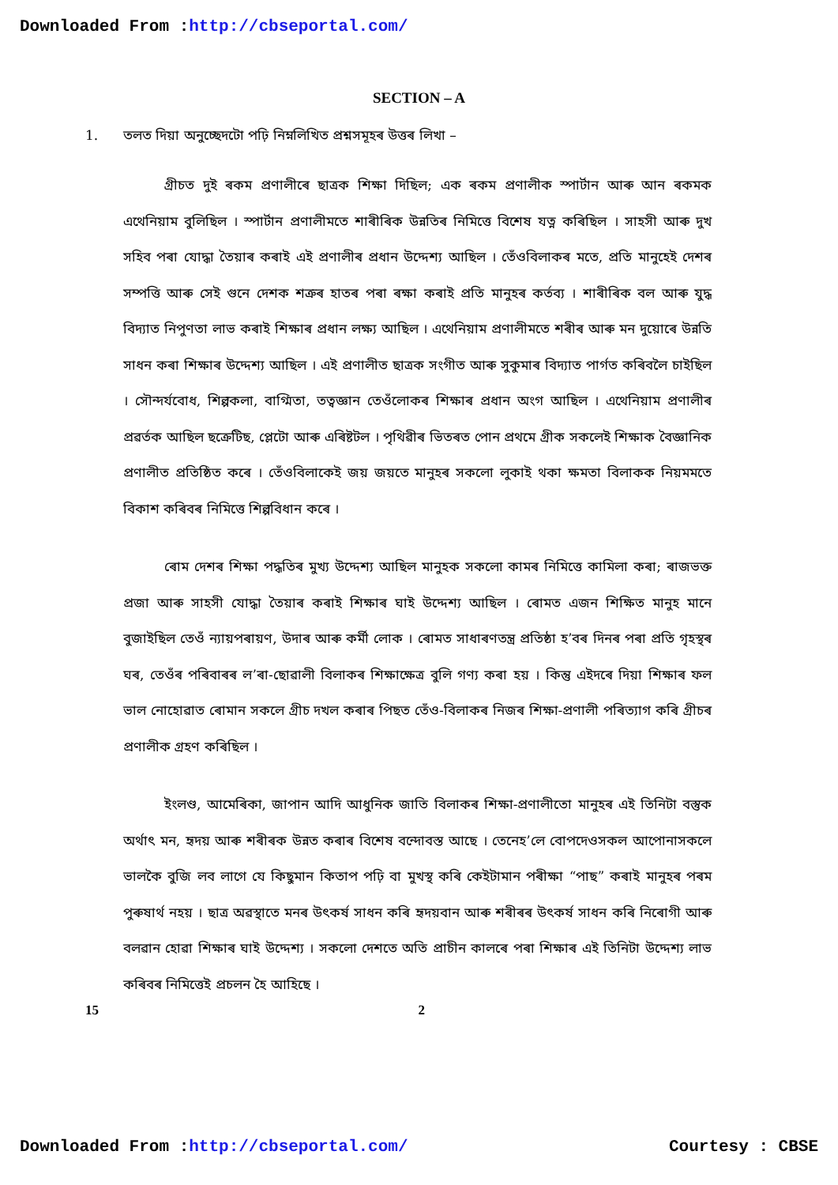Downloaded From :http://cbseportal.com/
SECTION – A
1. তলত দিয়া অনুচ্ছেদটো পঢ়ি নিম্নলিখিত প্ৰশ্নসমূহৰ উত্তৰ লিখা –
গ্ৰীচত দুই ৰকম প্ৰণালীৰে ছাত্ৰক শিক্ষা দিছিল; এক ৰকম প্ৰণালীক স্পাৰ্টান আৰু আন ৰকমক এথেনিয়াম বুলিছিল । স্পাৰ্টান প্ৰণালীমতে শাৰীৰিক উন্নতিৰ নিমিত্তে বিশেষ যত্ন কৰিছিল । সাহসী আৰু দুখ সহিব পৰা যোদ্ধা তৈয়াৰ কৰাই এই প্ৰণালীৰ প্ৰধান উদ্দেশ্য আছিল । তেঁওবিলাকৰ মতে, প্ৰতি মানুহেই দেশৰ সম্পত্তি আৰু সেই গুনে দেশক শত্ৰুৰ হাতৰ পৰা ৰক্ষা কৰাই প্ৰতি মানুহৰ কৰ্তব্য । শাৰীৰিক বল আৰু যুদ্ধ বিদ্যাত নিপুণতা লাভ কৰাই শিক্ষাৰ প্ৰধান লক্ষ্য আছিল । এথেনিয়াম প্ৰণালীমতে শৰীৰ আৰু মন দুয়োৰে উন্নতি সাধন কৰা শিক্ষাৰ উদ্দেশ্য আছিল । এই প্ৰণালীত ছাত্ৰক সংগীত আৰু সুকুমাৰ বিদ্যাত পাৰ্গত কৰিবলৈ চাইছিল । সৌন্দৰ্যবোধ, শিল্পকলা, বাগ্মিতা, তত্বজ্ঞান তেওঁলোকৰ শিক্ষাৰ প্ৰধান অংগ আছিল । এথেনিয়াম প্ৰণালীৰ প্ৰৱৰ্তক আছিল ছক্ৰেটিছ, প্লেটো আৰু এৰিষ্টটল । পৃথিৱীৰ ভিতৰত পোন প্ৰথমে গ্ৰীক সকলেই শিক্ষাক বৈজ্ঞানিক প্ৰণালীত প্ৰতিষ্ঠিত কৰে । তেঁওবিলাকেই জয় জয়তে মানুহৰ সকলো লুকাই থকা ক্ষমতা বিলাকক নিয়মমতে বিকাশ কৰিবৰ নিমিত্তে শিল্পবিধান কৰে ।
ৰোম দেশৰ শিক্ষা পদ্ধতিৰ মুখ্য উদ্দেশ্য আছিল মানুহক সকলো কামৰ নিমিত্তে কামিলা কৰা; ৰাজভক্ত প্ৰজা আৰু সাহসী যোদ্ধা তৈয়াৰ কৰাই শিক্ষাৰ ঘাই উদ্দেশ্য আছিল । ৰোমত এজন শিক্ষিত মানুহ মানে বুজাইছিল তেওঁ ন্যায়পৰায়ণ, উদাৰ আৰু কৰ্মী লোক । ৰোমত সাধাৰণতন্ত্ৰ প্ৰতিষ্ঠা হ’বৰ দিনৰ পৰা প্ৰতি গৃহস্থৰ ঘৰ, তেওঁৰ পৰিবাৰৰ ল’ৰা-ছোৱালী বিলাকৰ শিক্ষাক্ষেত্ৰ বুলি গণ্য কৰা হয় । কিন্তু এইদৰে দিয়া শিক্ষাৰ ফল ভাল নোহোৱাত ৰোমান সকলে গ্ৰীচ দখল কৰাৰ পিছত তেঁও-বিলাকৰ নিজৰ শিক্ষা-প্ৰণালী পৰিত্যাগ কৰি গ্ৰীচৰ প্ৰণালীক গ্ৰহণ কৰিছিল ।
ইংলণ্ড, আমেৰিকা, জাপান আদি আধুনিক জাতি বিলাকৰ শিক্ষা-প্ৰণালীতো মানুহৰ এই তিনিটা বস্তুক অৰ্থাৎ মন, হৃদয় আৰু শৰীৰক উন্নত কৰাৰ বিশেষ বন্দোবস্ত আছে । তেনেহ’লে বোপদেওসকল আপোনাসকলে ভালকৈ বুজি লব লাগে যে কিছুমান কিতাপ পঢ়ি বা মুখস্থ কৰি কেইটামান পৰীক্ষা “পাছ” কৰাই মানুহৰ পৰম পুৰুষাৰ্থ নহয় । ছাত্ৰ অৱস্থাতে মনৰ উৎকৰ্ষ সাধন কৰি হৃদয়বান আৰু শৰীৰৰ উৎকৰ্ষ সাধন কৰি নিৰোগী আৰু বলৱান হোৱা শিক্ষাৰ ঘাই উদ্দেশ্য । সকলো দেশতে অতি প্ৰাচীন কালৰে পৰা শিক্ষাৰ এই তিনিটা উদ্দেশ্য লাভ কৰিবৰ নিমিত্তেই প্ৰচলন হৈ আহিছে ।
15 2
Downloaded From :http://cbseportal.com/ Courtesy : CBSE